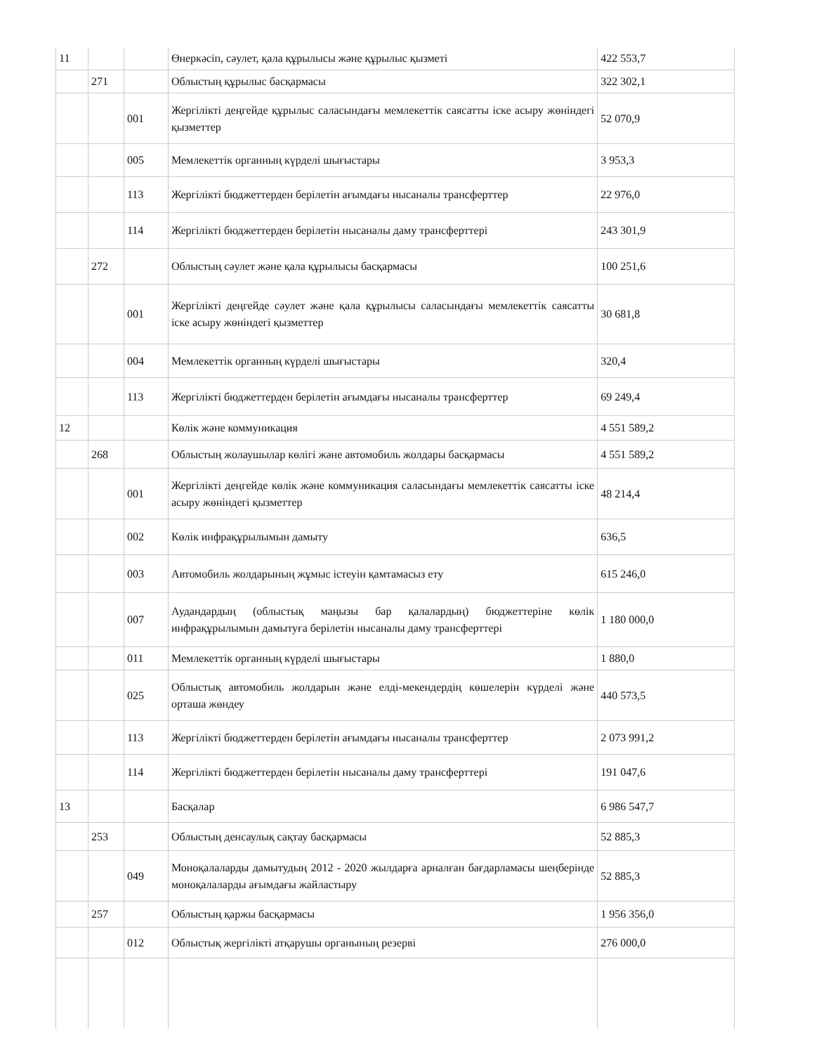| 11 | | | Өнеркәсіп, сәулет, қала құрылысы және құрылыс қызметі | 422 553,7 |
| | 271 | | Облыстың құрылыс басқармасы | 322 302,1 |
| | | 001 | Жергілікті деңгейде құрылыс саласындағы мемлекеттік саясатты іске асыру жөніндегі қызметтер | 52 070,9 |
| | | 005 | Мемлекеттік органның күрделі шығыстары | 3 953,3 |
| | | 113 | Жергілікті бюджеттерден берілетін ағымдағы нысаналы трансферттер | 22 976,0 |
| | | 114 | Жергілікті бюджеттерден берілетін нысаналы даму трансферттері | 243 301,9 |
| | 272 | | Облыстың сәулет және қала құрылысы басқармасы | 100 251,6 |
| | | 001 | Жергілікті деңгейде сәулет және қала құрылысы саласындағы мемлекеттік саясатты іске асыру жөніндегі қызметтер | 30 681,8 |
| | | 004 | Мемлекеттік органның күрделі шығыстары | 320,4 |
| | | 113 | Жергілікті бюджеттерден берілетін ағымдағы нысаналы трансферттер | 69 249,4 |
| 12 | | | Көлік және коммуникация | 4 551 589,2 |
| | 268 | | Облыстың жолаушылар көлігі және автомобиль жолдары басқармасы | 4 551 589,2 |
| | | 001 | Жергілікті деңгейде көлік және коммуникация саласындағы мемлекеттік саясатты іске асыру жөніндегі қызметтер | 48 214,4 |
| | | 002 | Көлік инфрақұрылымын дамыту | 636,5 |
| | | 003 | Автомобиль жолдарының жұмыс істеуін қамтамасыз ету | 615 246,0 |
| | | 007 | Аудандардың (облыстық маңызы бар қалалардың) бюджеттеріне көлік инфрақұрылымын дамытуға берілетін нысаналы даму трансферттері | 1 180 000,0 |
| | | 011 | Мемлекеттік органның күрделі шығыстары | 1 880,0 |
| | | 025 | Облыстық автомобиль жолдарын және елді-мекендердің көшелерін күрделі және орташа жөндеу | 440 573,5 |
| | | 113 | Жергілікті бюджеттерден берілетін ағымдағы нысаналы трансферттер | 2 073 991,2 |
| | | 114 | Жергілікті бюджеттерден берілетін нысаналы даму трансферттері | 191 047,6 |
| 13 | | | Басқалар | 6 986 547,7 |
| | 253 | | Облыстың денсаулық сақтау басқармасы | 52 885,3 |
| | | 049 | Моноқалаларды дамытудың 2012 - 2020 жылдарға арналған бағдарламасы шеңберінде моноқалаларды ағымдағы жайластыру | 52 885,3 |
| | 257 | | Облыстың қаржы басқармасы | 1 956 356,0 |
| | | 012 | Облыстық жергілікті атқарушы органының резерві | 276 000,0 |